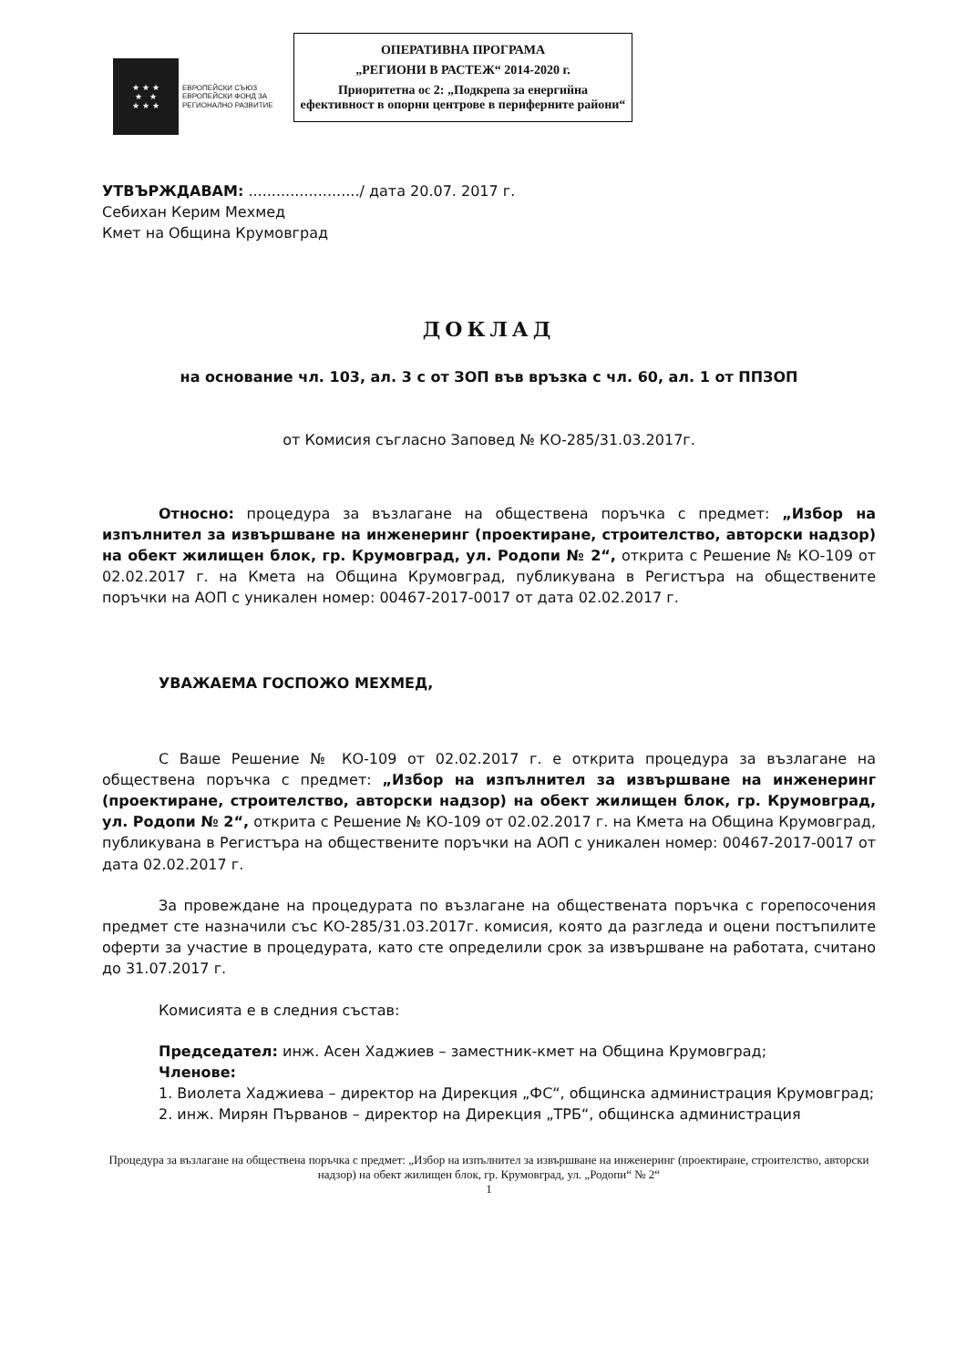★ ★ ★
★ ★
★ ★ ★
ЕВРОПЕЙСКИ СЪЮЗ
ЕВРОПЕЙСКИ ФОНД ЗА
РЕГИОНАЛНО РАЗВИТИЕ
ОПЕРАТИВНА ПРОГРАМА
„РЕГИОНИ В РАСТЕЖ“ 2014-2020 г.
Приоритетна ос 2: „Подкрепа за енергийна ефективност в опорни центрове в периферните райони“
УТВЪРЖДАВАМ: ......................../ дата 20.07. 2017 г.
Себихан Керим Мехмед
Кмет на Община Крумовград
ДОКЛАД
на основание чл. 103, ал. 3 с от ЗОП във връзка с чл. 60, ал. 1 от ППЗОП
от Комисия съгласно Заповед № КО-285/31.03.2017г.
Относно: процедура за възлагане на обществена поръчка с предмет: „Избор на изпълнител за извършване на инженеринг (проектиране, строителство, авторски надзор) на обект жилищен блок, гр. Крумовград, ул. Родопи № 2“, открита с Решение № КО-109 от 02.02.2017 г. на Кмета на Община Крумовград, публикувана в Регистъра на обществените поръчки на АОП с уникален номер: 00467-2017-0017 от дата 02.02.2017 г.
УВАЖАЕМА ГОСПОЖО МЕХМЕД,
С Ваше Решение № КО-109 от 02.02.2017 г. е открита процедура за възлагане на обществена поръчка с предмет: „Избор на изпълнител за извършване на инженеринг (проектиране, строителство, авторски надзор) на обект жилищен блок, гр. Крумовград, ул. Родопи № 2“, открита с Решение № КО-109 от 02.02.2017 г. на Кмета на Община Крумовград, публикувана в Регистъра на обществените поръчки на АОП с уникален номер: 00467-2017-0017 от дата 02.02.2017 г.
За провеждане на процедурата по възлагане на обществената поръчка с горепосочения предмет сте назначили със КО-285/31.03.2017г. комисия, която да разгледа и оцени постъпилите оферти за участие в процедурата, като сте определили срок за извършване на работата, считано до 31.07.2017 г.
Комисията е в следния състав:
Председател: инж. Асен Хаджиев – заместник-кмет на Община Крумовград;
Членове:
1. Виолета Хаджиева – директор на Дирекция „ФС“, общинска администрация Крумовград;
2. инж. Мирян Първанов – директор на Дирекция „ТРБ“, общинска администрация
Процедура за възлагане на обществена поръчка с предмет: „Избор на изпълнител за извършване на инженеринг (проектиране, строителство, авторски надзор) на обект жилищен блок, гр. Крумовград, ул. „Родопи“ № 2“
1